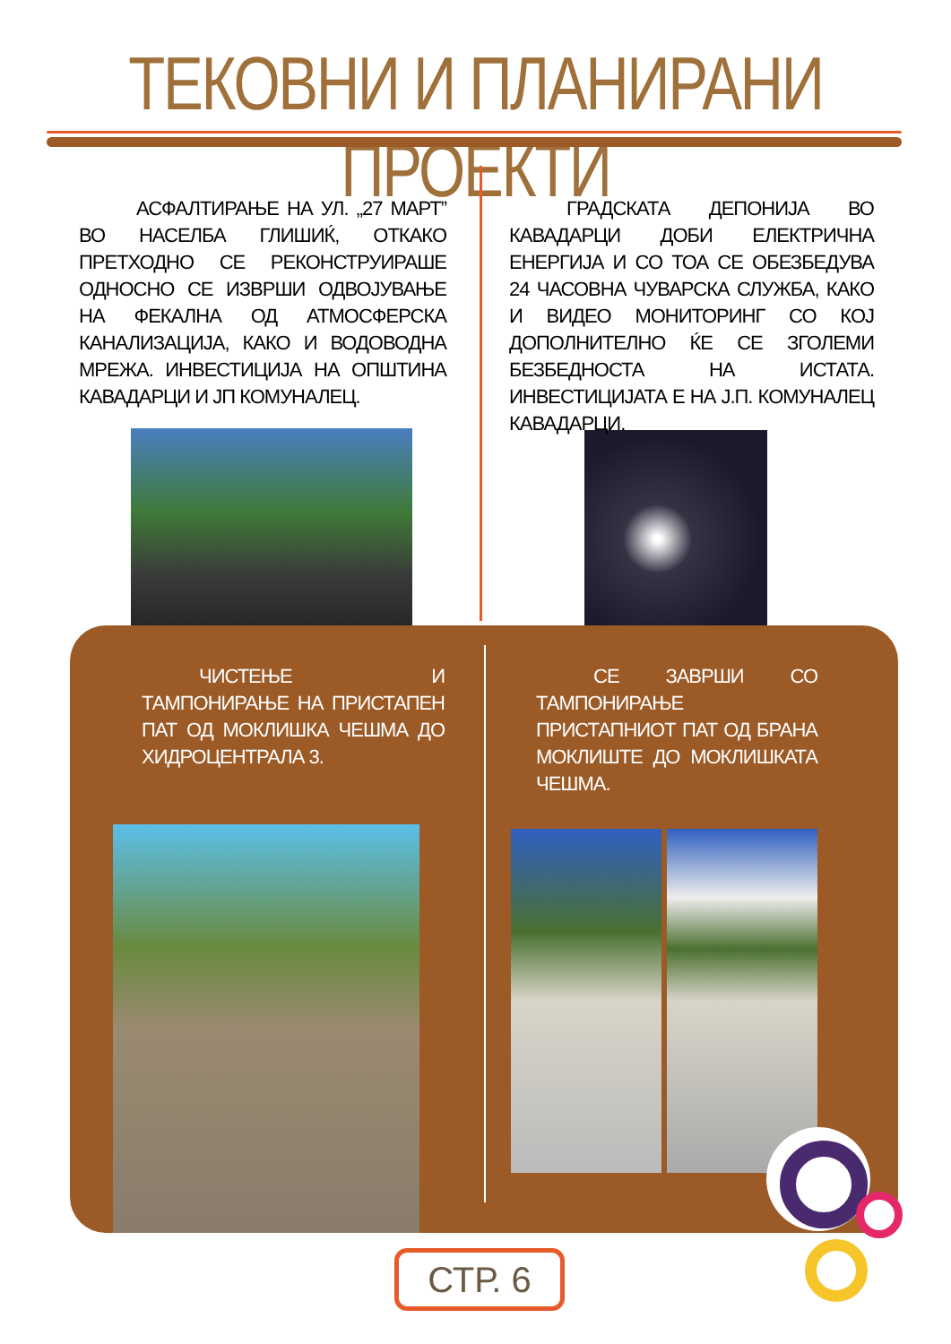ТЕКОВНИ И ПЛАНИРАНИ ПРОЕКТИ
АСФАЛТИРАЊЕ НА УЛ. „27 МАРТ” ВО НАСЕЛБА ГЛИШИЌ, ОТКАКО ПРЕТХОДНО СЕ РЕКОНСТРУИРАШЕ ОДНОСНО СЕ ИЗВРШИ ОДВОЈУВАЊЕ НА ФЕКАЛНА ОД АТМОСФЕРСКА КАНАЛИЗАЦИЈА, КАКО И ВОДОВОДНА МРЕЖА. ИНВЕСТИЦИЈА НА ОПШТИНА КАВАДАРЦИ И ЈП КОМУНАЛЕЦ.
ГРАДСКАТА ДЕПОНИЈА ВО КАВАДАРЦИ ДОБИ ЕЛЕКТРИЧНА ЕНЕРГИЈА И СО ТОА СЕ ОБЕЗБЕДУВА 24 ЧАСОВНА ЧУВАРСКА СЛУЖБА, КАКО И ВИДЕО МОНИТОРИНГ СО КОЈ ДОПОЛНИТЕЛНО ЌЕ СЕ ЗГОЛЕМИ БЕЗБЕДНОСТА НА ИСТАТА. ИНВЕСТИЦИЈАТА Е НА Ј.П. КОМУНАЛЕЦ КАВАДАРЦИ.
ЧИСТЕЊЕ И ТАМПОНИРАЊЕ НА ПРИСТАПЕН ПАТ ОД МОКЛИШКА ЧЕШМА ДО ХИДРОЦЕНТРАЛА 3.
СЕ ЗАВРШИ СО ТАМПОНИРАЊЕ ПРИСТАПНИОТ ПАТ ОД БРАНА МОКЛИШТЕ ДО МОКЛИШКАТА ЧЕШМА.
СТР. 6